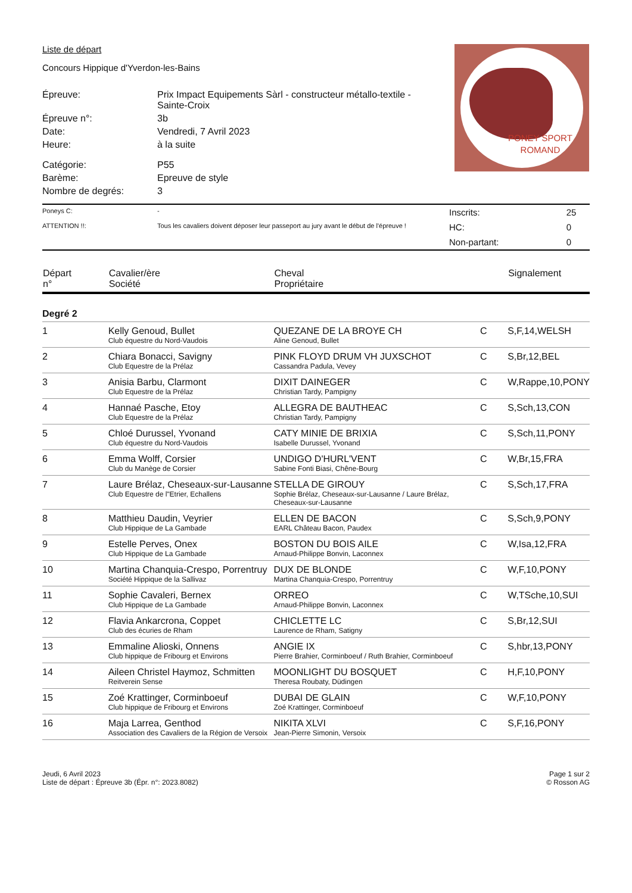PONEY SPORT
ROMAND
Liste de départ
Concours Hippique d'Yverdon-les-Bains
| Épreuve: | Prix Impact Equipements Sàrl - constructeur métallo-textile - Sainte-Croix |
| Épreuve n°: | 3b |
| Date: | Vendredi, 7 Avril 2023 |
| Heure: | à la suite |
| Catégorie: | P55 |
| Barème: | Epreuve de style |
| Nombre de degrés: | 3 |
| Poneys C: | - | Inscrits: | 25 |
| ATTENTION !!: | Tous les cavaliers doivent déposer leur passeport au jury avant le début de l'épreuve ! | HC: | 0 |
| | | Non-partant: | 0 |
| Départ n° | Cavalier/ère Société | Cheval Propriétaire | | Signalement |
| --- | --- | --- | --- | --- |
| Degré 2 | | | | |
| 1 | Kelly Genoud, Bullet Club équestre du Nord-Vaudois | QUEZANE DE LA BROYE CH Aline Genoud, Bullet | C | S,F,14,WELSH |
| 2 | Chiara Bonacci, Savigny Club Equestre de la Prélaz | PINK FLOYD DRUM VH JUXSCHOT Cassandra Padula, Vevey | C | S,Br,12,BEL |
| 3 | Anisia Barbu, Clarmont Club Equestre de la Prélaz | DIXIT DAINEGER Christian Tardy, Pampigny | C | W,Rappe,10,PONY |
| 4 | Hannaé Pasche, Etoy Club Equestre de la Prélaz | ALLEGRA DE BAUTHEAC Christian Tardy, Pampigny | C | S,Sch,13,CON |
| 5 | Chloé Durussel, Yvonand Club équestre du Nord-Vaudois | CATY MINIE DE BRIXIA Isabelle Durussel, Yvonand | C | S,Sch,11,PONY |
| 6 | Emma Wolff, Corsier Club du Manège de Corsier | UNDIGO D'HURL'VENT Sabine Fonti Biasi, Chêne-Bourg | C | W,Br,15,FRA |
| 7 | Laure Brélaz, Cheseaux-sur-Lausanne Club Equestre de l"Etrier, Echallens | STELLA DE GIROUY Sophie Brélaz, Cheseaux-sur-Lausanne / Laure Brélaz, Cheseaux-sur-Lausanne | C | S,Sch,17,FRA |
| 8 | Matthieu Daudin, Veyrier Club Hippique de La Gambade | ELLEN DE BACON EARL Château Bacon, Paudex | C | S,Sch,9,PONY |
| 9 | Estelle Perves, Onex Club Hippique de La Gambade | BOSTON DU BOIS AILE Arnaud-Philippe Bonvin, Laconnex | C | W,Isa,12,FRA |
| 10 | Martina Chanquia-Crespo, Porrentruy Société Hippique de la Sallivaz | DUX DE BLONDE Martina Chanquia-Crespo, Porrentruy | C | W,F,10,PONY |
| 11 | Sophie Cavaleri, Bernex Club Hippique de La Gambade | ORREO Arnaud-Philippe Bonvin, Laconnex | C | W,TSche,10,SUI |
| 12 | Flavia Ankarcrona, Coppet Club des écuries de Rham | CHICLETTE LC Laurence de Rham, Satigny | C | S,Br,12,SUI |
| 13 | Emmaline Alioski, Onnens Club hippique de Fribourg et Environs | ANGIE IX Pierre Brahier, Corminboeuf / Ruth Brahier, Corminboeuf | C | S,hbr,13,PONY |
| 14 | Aileen Christel Haymoz, Schmitten Reitverein Sense | MOONLIGHT DU BOSQUET Theresa Roubaty, Düdingen | C | H,F,10,PONY |
| 15 | Zoé Krattinger, Corminboeuf Club hippique de Fribourg et Environs | DUBAI DE GLAIN Zoé Krattinger, Corminboeuf | C | W,F,10,PONY |
| 16 | Maja Larrea, Genthod Association des Cavaliers de la Région de Versoix | NIKITA XLVI Jean-Pierre Simonin, Versoix | C | S,F,16,PONY |
Jeudi, 6 Avril 2023
Liste de départ : Épreuve 3b (Épr. n°: 2023.8082)
Page 1 sur 2
© Rosson AG